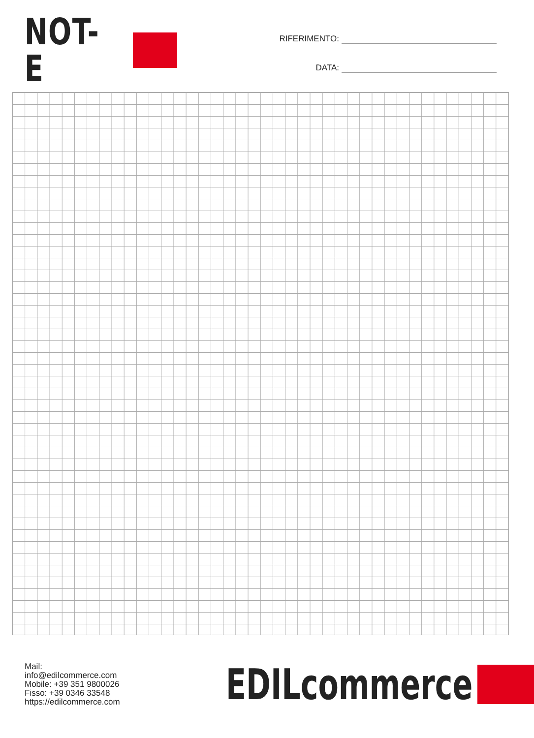NOT-E
RIFERIMENTO:
DATA:
Mail: info@edilcommerce.com
Mobile: +39 351 9800026
Fisso: +39 0346 33548
https://edilcommerce.com
EDILcommerce